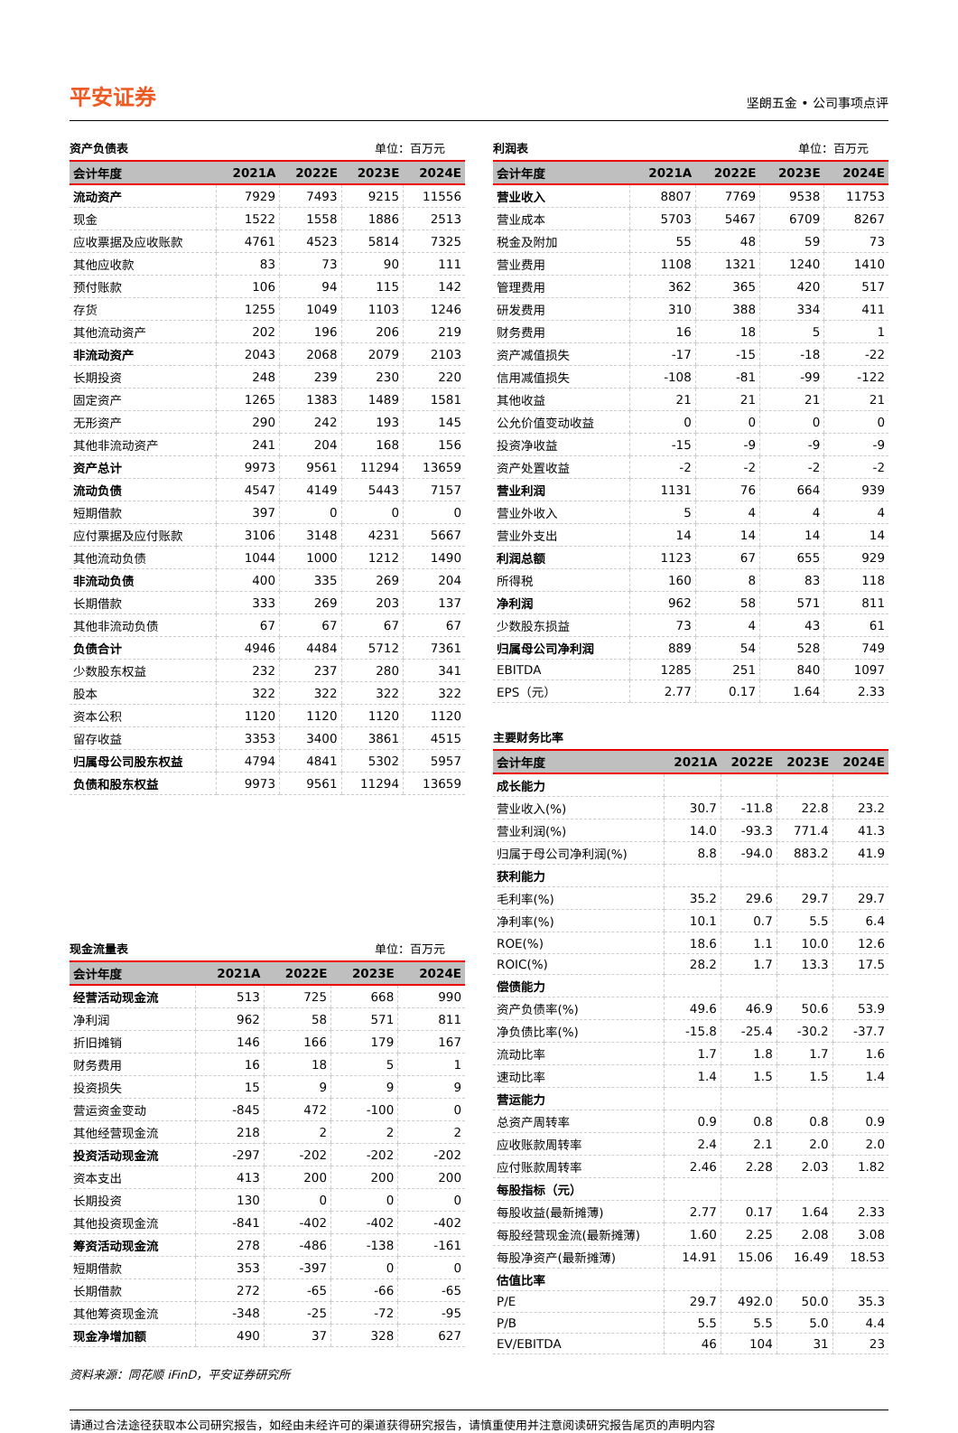平安证券
坚朗五金 • 公司事项点评
资产负债表 单位：百万元
| 会计年度 | 2021A | 2022E | 2023E | 2024E |
| --- | --- | --- | --- | --- |
| 流动资产 | 7929 | 7493 | 9215 | 11556 |
| 现金 | 1522 | 1558 | 1886 | 2513 |
| 应收票据及应收账款 | 4761 | 4523 | 5814 | 7325 |
| 其他应收款 | 83 | 73 | 90 | 111 |
| 预付账款 | 106 | 94 | 115 | 142 |
| 存货 | 1255 | 1049 | 1103 | 1246 |
| 其他流动资产 | 202 | 196 | 206 | 219 |
| 非流动资产 | 2043 | 2068 | 2079 | 2103 |
| 长期投资 | 248 | 239 | 230 | 220 |
| 固定资产 | 1265 | 1383 | 1489 | 1581 |
| 无形资产 | 290 | 242 | 193 | 145 |
| 其他非流动资产 | 241 | 204 | 168 | 156 |
| 资产总计 | 9973 | 9561 | 11294 | 13659 |
| 流动负债 | 4547 | 4149 | 5443 | 7157 |
| 短期借款 | 397 | 0 | 0 | 0 |
| 应付票据及应付账款 | 3106 | 3148 | 4231 | 5667 |
| 其他流动负债 | 1044 | 1000 | 1212 | 1490 |
| 非流动负债 | 400 | 335 | 269 | 204 |
| 长期借款 | 333 | 269 | 203 | 137 |
| 其他非流动负债 | 67 | 67 | 67 | 67 |
| 负债合计 | 4946 | 4484 | 5712 | 7361 |
| 少数股东权益 | 232 | 237 | 280 | 341 |
| 股本 | 322 | 322 | 322 | 322 |
| 资本公积 | 1120 | 1120 | 1120 | 1120 |
| 留存收益 | 3353 | 3400 | 3861 | 4515 |
| 归属母公司股东权益 | 4794 | 4841 | 5302 | 5957 |
| 负债和股东权益 | 9973 | 9561 | 11294 | 13659 |
现金流量表 单位：百万元
| 会计年度 | 2021A | 2022E | 2023E | 2024E |
| --- | --- | --- | --- | --- |
| 经营活动现金流 | 513 | 725 | 668 | 990 |
| 净利润 | 962 | 58 | 571 | 811 |
| 折旧摊销 | 146 | 166 | 179 | 167 |
| 财务费用 | 16 | 18 | 5 | 1 |
| 投资损失 | 15 | 9 | 9 | 9 |
| 营运资金变动 | -845 | 472 | -100 | 0 |
| 其他经营现金流 | 218 | 2 | 2 | 2 |
| 投资活动现金流 | -297 | -202 | -202 | -202 |
| 资本支出 | 413 | 200 | 200 | 200 |
| 长期投资 | 130 | 0 | 0 | 0 |
| 其他投资现金流 | -841 | -402 | -402 | -402 |
| 筹资活动现金流 | 278 | -486 | -138 | -161 |
| 短期借款 | 353 | -397 | 0 | 0 |
| 长期借款 | 272 | -65 | -66 | -65 |
| 其他筹资现金流 | -348 | -25 | -72 | -95 |
| 现金净增加额 | 490 | 37 | 328 | 627 |
利润表 单位：百万元
| 会计年度 | 2021A | 2022E | 2023E | 2024E |
| --- | --- | --- | --- | --- |
| 营业收入 | 8807 | 7769 | 9538 | 11753 |
| 营业成本 | 5703 | 5467 | 6709 | 8267 |
| 税金及附加 | 55 | 48 | 59 | 73 |
| 营业费用 | 1108 | 1321 | 1240 | 1410 |
| 管理费用 | 362 | 365 | 420 | 517 |
| 研发费用 | 310 | 388 | 334 | 411 |
| 财务费用 | 16 | 18 | 5 | 1 |
| 资产减值损失 | -17 | -15 | -18 | -22 |
| 信用减值损失 | -108 | -81 | -99 | -122 |
| 其他收益 | 21 | 21 | 21 | 21 |
| 公允价值变动收益 | 0 | 0 | 0 | 0 |
| 投资净收益 | -15 | -9 | -9 | -9 |
| 资产处置收益 | -2 | -2 | -2 | -2 |
| 营业利润 | 1131 | 76 | 664 | 939 |
| 营业外收入 | 5 | 4 | 4 | 4 |
| 营业外支出 | 14 | 14 | 14 | 14 |
| 利润总额 | 1123 | 67 | 655 | 929 |
| 所得税 | 160 | 8 | 83 | 118 |
| 净利润 | 962 | 58 | 571 | 811 |
| 少数股东损益 | 73 | 4 | 43 | 61 |
| 归属母公司净利润 | 889 | 54 | 528 | 749 |
| EBITDA | 1285 | 251 | 840 | 1097 |
| EPS（元） | 2.77 | 0.17 | 1.64 | 2.33 |
主要财务比率
| 会计年度 | 2021A | 2022E | 2023E | 2024E |
| --- | --- | --- | --- | --- |
| 成长能力 | | | | |
| 营业收入(%) | 30.7 | -11.8 | 22.8 | 23.2 |
| 营业利润(%) | 14.0 | -93.3 | 771.4 | 41.3 |
| 归属于母公司净利润(%) | 8.8 | -94.0 | 883.2 | 41.9 |
| 获利能力 | | | | |
| 毛利率(%) | 35.2 | 29.6 | 29.7 | 29.7 |
| 净利率(%) | 10.1 | 0.7 | 5.5 | 6.4 |
| ROE(%) | 18.6 | 1.1 | 10.0 | 12.6 |
| ROIC(%) | 28.2 | 1.7 | 13.3 | 17.5 |
| 偿债能力 | | | | |
| 资产负债率(%) | 49.6 | 46.9 | 50.6 | 53.9 |
| 净负债比率(%) | -15.8 | -25.4 | -30.2 | -37.7 |
| 流动比率 | 1.7 | 1.8 | 1.7 | 1.6 |
| 速动比率 | 1.4 | 1.5 | 1.5 | 1.4 |
| 营运能力 | | | | |
| 总资产周转率 | 0.9 | 0.8 | 0.8 | 0.9 |
| 应收账款周转率 | 2.4 | 2.1 | 2.0 | 2.0 |
| 应付账款周转率 | 2.46 | 2.28 | 2.03 | 1.82 |
| 每股指标（元） | | | | |
| 每股收益(最新摊薄) | 2.77 | 0.17 | 1.64 | 2.33 |
| 每股经营现金流(最新摊薄) | 1.60 | 2.25 | 2.08 | 3.08 |
| 每股净资产(最新摊薄) | 14.91 | 15.06 | 16.49 | 18.53 |
| 估值比率 | | | | |
| P/E | 29.7 | 492.0 | 50.0 | 35.3 |
| P/B | 5.5 | 5.5 | 5.0 | 4.4 |
| EV/EBITDA | 46 | 104 | 31 | 23 |
资料来源：同花顺 iFinD，平安证券研究所
请通过合法途径获取本公司研究报告，如经由未经许可的渠道获得研究报告，请慎重使用并注意阅读研究报告尾页的声明内容